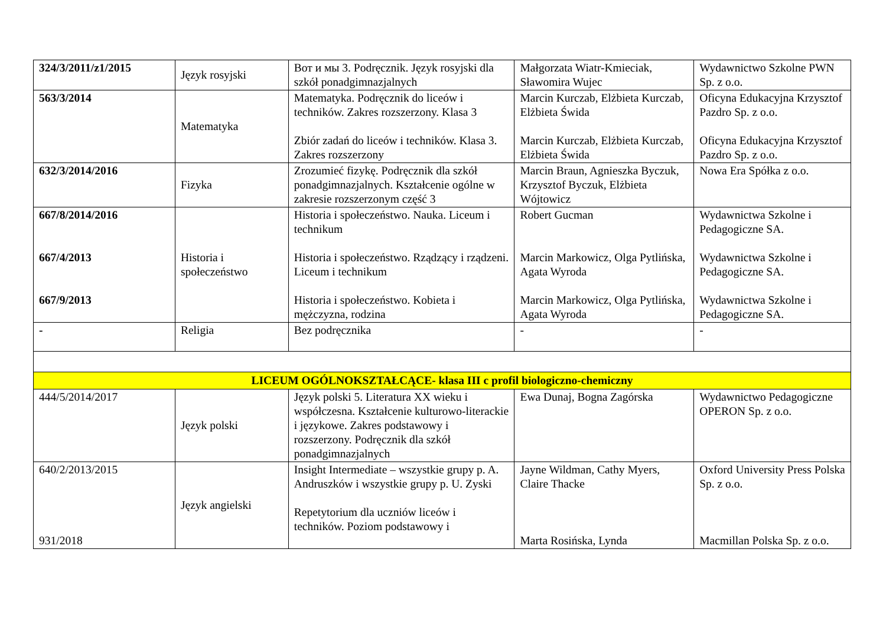| 324/3/2011/z1/2015 | Język rosyjski | Вот и мы 3. Podręcznik. Język rosyjski dla szkół ponadgimnazjalnych | Małgorzata Wiatr-Kmieciak, Sławomira Wujec | Wydawnictwo Szkolne PWN Sp. z o.o. |
| 563/3/2014 | Matematyka | Matematyka. Podręcznik do liceów i techników. Zakres rozszerzony. Klasa 3 Zbiór zadań do liceów i techników. Klasa 3. Zakres rozszerzony | Marcin Kurczab, Elżbieta Kurczab, Elżbieta Świda Marcin Kurczab, Elżbieta Kurczab, Elżbieta Świda | Oficyna Edukacyjna Krzysztof Pazdro Sp. z o.o. Oficyna Edukacyjna Krzysztof Pazdro Sp. z o.o. |
| 632/3/2014/2016 | Fizyka | Zrozumieć fizykę. Podręcznik dla szkół ponadgimnazjalnych. Kształcenie ogólne w zakresie rozszerzonym część 3 | Marcin Braun, Agnieszka Byczuk, Krzysztof Byczuk, Elżbieta Wójtowicz | Nowa Era Spółka z o.o. |
| 667/8/2014/2016 667/4/2013 667/9/2013 | Historia i społeczeństwo | Historia i społeczeństwo. Nauka. Liceum i technikum Historia i społeczeństwo. Rządzący i rządzeni. Liceum i technikum Historia i społeczeństwo. Kobieta i mężczyzna, rodzina | Robert Gucman Marcin Markowicz, Olga Pytlińska, Agata Wyroda Marcin Markowicz, Olga Pytlińska, Agata Wyroda | Wydawnictwa Szkolne i Pedagogiczne SA. Wydawnictwa Szkolne i Pedagogiczne SA. Wydawnictwa Szkolne i Pedagogiczne SA. |
| - | Religia | Bez podręcznika | - | - |
| LICEUM OGÓLNOKSZTAŁCĄCE- klasa III c profil biologiczno-chemiczny | | | | |
| 444/5/2014/2017 | Język polski | Język polski 5. Literatura XX wieku i współczesna. Kształcenie kulturowo-literackie i językowe. Zakres podstawowy i rozszerzony. Podręcznik dla szkół ponadgimnazjalnych | Ewa Dunaj, Bogna Zagórska | Wydawnictwo Pedagogiczne OPERON Sp. z o.o. |
| 640/2/2013/2015 931/2018 | Język angielski | Insight Intermediate – wszystkie grupy p. A. Andruszków i wszystkie grupy p. U. Zyski Repetytorium dla uczniów liceów i techników. Poziom podstawowy i | Jayne Wildman, Cathy Myers, Claire Thacke Marta Rosińska, Lynda | Oxford University Press Polska Sp. z o.o. Macmillan Polska Sp. z o.o. |